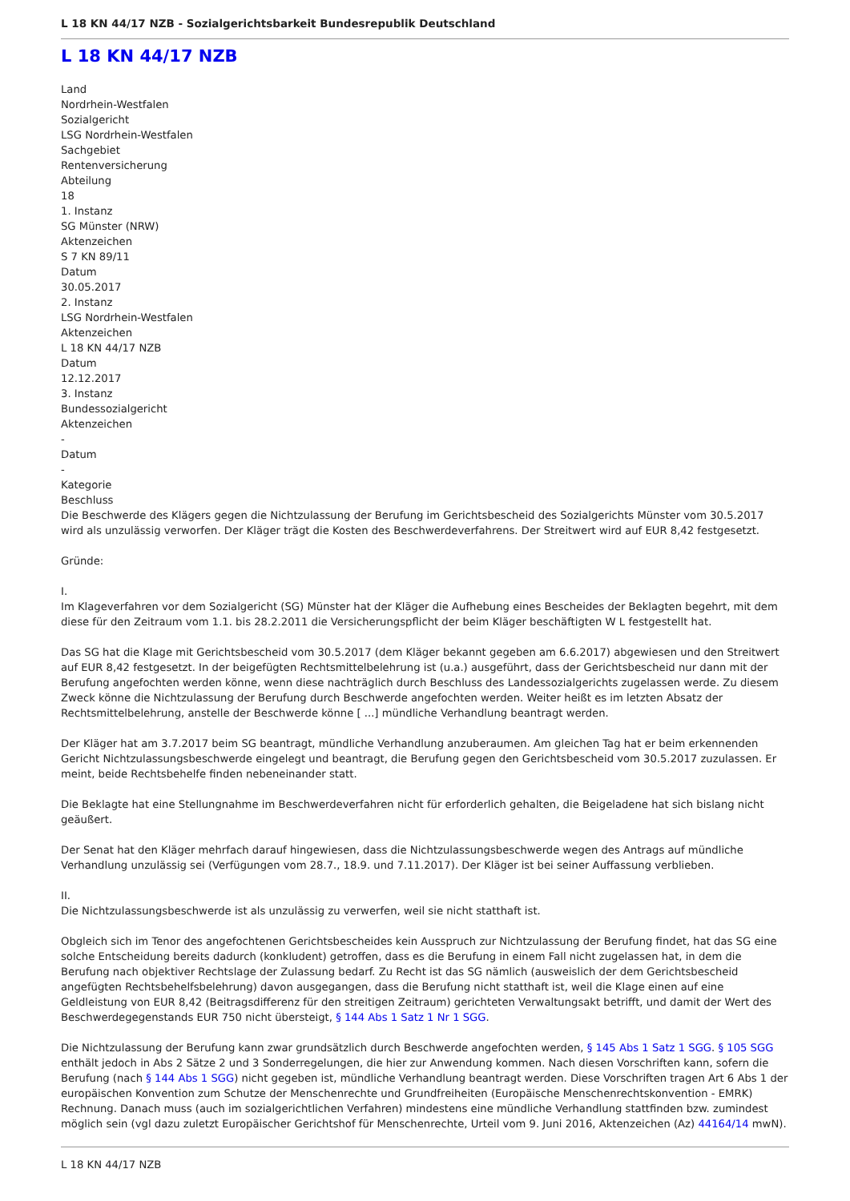L 18 KN 44/17 NZB - Sozialgerichtsbarkeit Bundesrepublik Deutschland
L 18 KN 44/17 NZB
Land
Nordrhein-Westfalen
Sozialgericht
LSG Nordrhein-Westfalen
Sachgebiet
Rentenversicherung
Abteilung
18
1. Instanz
SG Münster (NRW)
Aktenzeichen
S 7 KN 89/11
Datum
30.05.2017
2. Instanz
LSG Nordrhein-Westfalen
Aktenzeichen
L 18 KN 44/17 NZB
Datum
12.12.2017
3. Instanz
Bundessozialgericht
Aktenzeichen
-
Datum
-
Kategorie
Beschluss
Die Beschwerde des Klägers gegen die Nichtzulassung der Berufung im Gerichtsbescheid des Sozialgerichts Münster vom 30.5.2017 wird als unzulässig verworfen. Der Kläger trägt die Kosten des Beschwerdeverfahrens. Der Streitwert wird auf EUR 8,42 festgesetzt.
Gründe:
I.
Im Klageverfahren vor dem Sozialgericht (SG) Münster hat der Kläger die Aufhebung eines Bescheides der Beklagten begehrt, mit dem diese für den Zeitraum vom 1.1. bis 28.2.2011 die Versicherungspflicht der beim Kläger beschäftigten W L festgestellt hat.
Das SG hat die Klage mit Gerichtsbescheid vom 30.5.2017 (dem Kläger bekannt gegeben am 6.6.2017) abgewiesen und den Streitwert auf EUR 8,42 festgesetzt. In der beigefügten Rechtsmittelbelehrung ist (u.a.) ausgeführt, dass der Gerichtsbescheid nur dann mit der Berufung angefochten werden könne, wenn diese nachträglich durch Beschluss des Landessozialgerichts zugelassen werde. Zu diesem Zweck könne die Nichtzulassung der Berufung durch Beschwerde angefochten werden. Weiter heißt es im letzten Absatz der Rechtsmittelbelehrung, anstelle der Beschwerde könne [ ...] mündliche Verhandlung beantragt werden.
Der Kläger hat am 3.7.2017 beim SG beantragt, mündliche Verhandlung anzuberaumen. Am gleichen Tag hat er beim erkennenden Gericht Nichtzulassungsbeschwerde eingelegt und beantragt, die Berufung gegen den Gerichtsbescheid vom 30.5.2017 zuzulassen. Er meint, beide Rechtsbehelfe finden nebeneinander statt.
Die Beklagte hat eine Stellungnahme im Beschwerdeverfahren nicht für erforderlich gehalten, die Beigeladene hat sich bislang nicht geäußert.
Der Senat hat den Kläger mehrfach darauf hingewiesen, dass die Nichtzulassungsbeschwerde wegen des Antrags auf mündliche Verhandlung unzulässig sei (Verfügungen vom 28.7., 18.9. und 7.11.2017). Der Kläger ist bei seiner Auffassung verblieben.
II.
Die Nichtzulassungsbeschwerde ist als unzulässig zu verwerfen, weil sie nicht statthaft ist.
Obgleich sich im Tenor des angefochtenen Gerichtsbescheides kein Ausspruch zur Nichtzulassung der Berufung findet, hat das SG eine solche Entscheidung bereits dadurch (konkludent) getroffen, dass es die Berufung in einem Fall nicht zugelassen hat, in dem die Berufung nach objektiver Rechtslage der Zulassung bedarf. Zu Recht ist das SG nämlich (ausweislich der dem Gerichtsbescheid angefügten Rechtsbehelfsbelehrung) davon ausgegangen, dass die Berufung nicht statthaft ist, weil die Klage einen auf eine Geldleistung von EUR 8,42 (Beitragsdifferenz für den streitigen Zeitraum) gerichteten Verwaltungsakt betrifft, und damit der Wert des Beschwerdegegenstands EUR 750 nicht übersteigt, § 144 Abs 1 Satz 1 Nr 1 SGG.
Die Nichtzulassung der Berufung kann zwar grundsätzlich durch Beschwerde angefochten werden, § 145 Abs 1 Satz 1 SGG. § 105 SGG enthält jedoch in Abs 2 Sätze 2 und 3 Sonderregelungen, die hier zur Anwendung kommen. Nach diesen Vorschriften kann, sofern die Berufung (nach § 144 Abs 1 SGG) nicht gegeben ist, mündliche Verhandlung beantragt werden. Diese Vorschriften tragen Art 6 Abs 1 der europäischen Konvention zum Schutze der Menschenrechte und Grundfreiheiten (Europäische Menschenrechtskonvention - EMRK) Rechnung. Danach muss (auch im sozialgerichtlichen Verfahren) mindestens eine mündliche Verhandlung stattfinden bzw. zumindest möglich sein (vgl dazu zuletzt Europäischer Gerichtshof für Menschenrechte, Urteil vom 9. Juni 2016, Aktenzeichen (Az) 44164/14 mwN).
L 18 KN 44/17 NZB